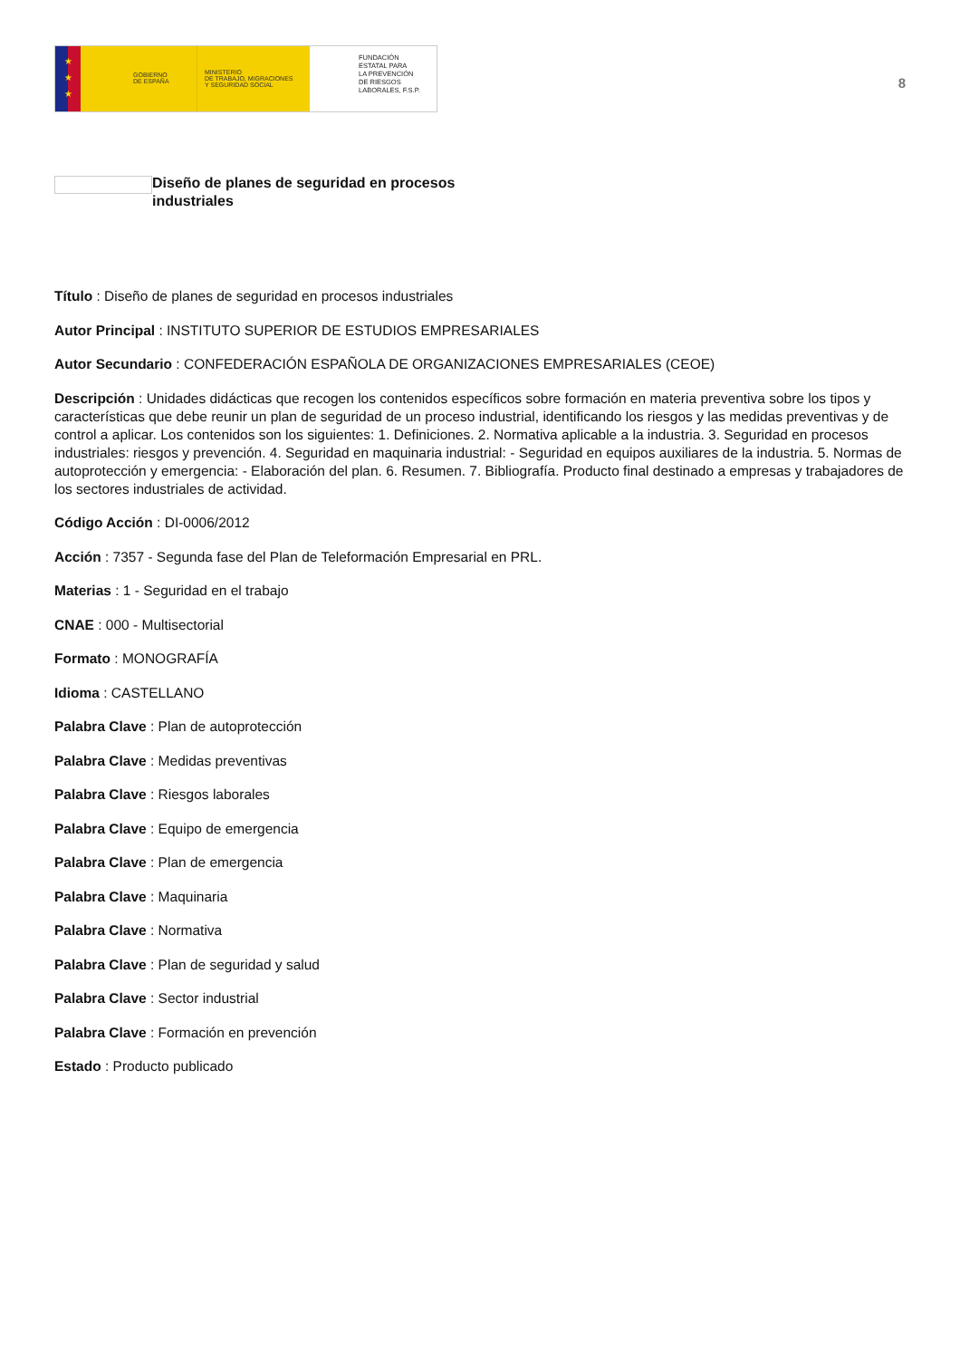★
★
★
GOBIERNO
DE ESPAÑA
MINISTERIO
DE TRABAJO, MIGRACIONES
Y SEGURIDAD SOCIAL
FUNDACIÓN
ESTATAL PARA
LA PREVENCIÓN
DE RIESGOS
LABORALES, F.S.P.
8
Diseño de planes de seguridad en procesos industriales
Título : Diseño de planes de seguridad en procesos industriales
Autor Principal : INSTITUTO SUPERIOR DE ESTUDIOS EMPRESARIALES
Autor Secundario : CONFEDERACIÓN ESPAÑOLA DE ORGANIZACIONES EMPRESARIALES (CEOE)
Descripción : Unidades didácticas que recogen los contenidos específicos sobre formación en materia preventiva sobre los tipos y características que debe reunir un plan de seguridad de un proceso industrial, identificando los riesgos y las medidas preventivas y de control a aplicar. Los contenidos son los siguientes: 1. Definiciones. 2. Normativa aplicable a la industria. 3. Seguridad en procesos industriales: riesgos y prevención. 4. Seguridad en maquinaria industrial: - Seguridad en equipos auxiliares de la industria. 5. Normas de autoprotección y emergencia: - Elaboración del plan. 6. Resumen. 7. Bibliografía. Producto final destinado a empresas y trabajadores de los sectores industriales de actividad.
Código Acción : DI-0006/2012
Acción : 7357 - Segunda fase del Plan de Teleformación Empresarial en PRL.
Materias : 1 - Seguridad en el trabajo
CNAE : 000 - Multisectorial
Formato : MONOGRAFÍA
Idioma : CASTELLANO
Palabra Clave : Plan de autoprotección
Palabra Clave : Medidas preventivas
Palabra Clave : Riesgos laborales
Palabra Clave : Equipo de emergencia
Palabra Clave : Plan de emergencia
Palabra Clave : Maquinaria
Palabra Clave : Normativa
Palabra Clave : Plan de seguridad y salud
Palabra Clave : Sector industrial
Palabra Clave : Formación en prevención
Estado : Producto publicado